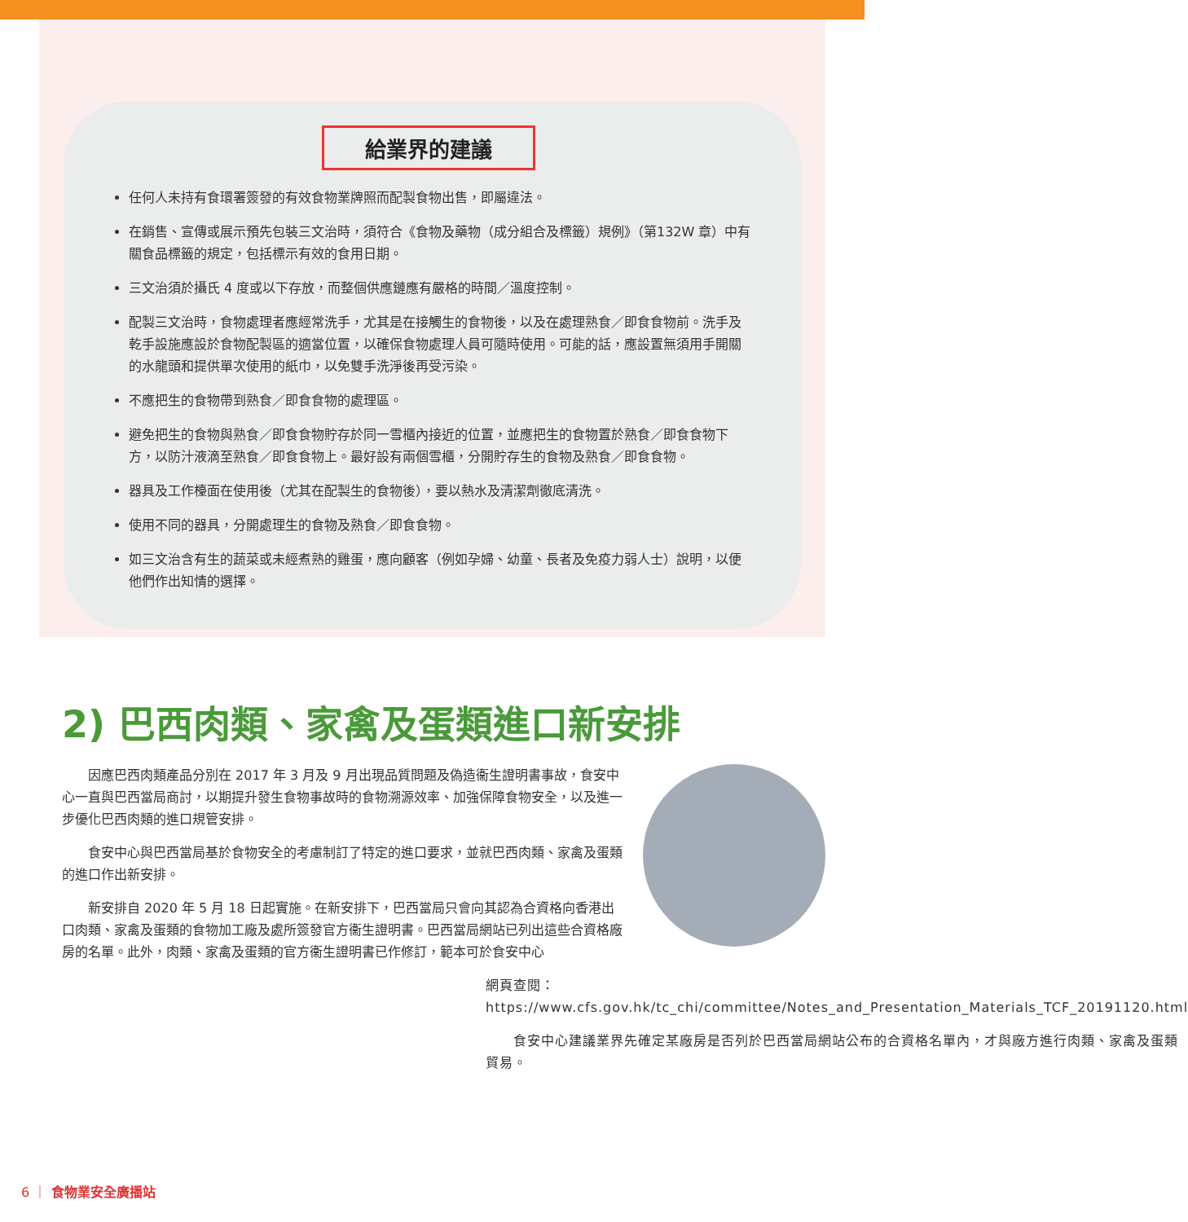給業界的建議
任何人未持有食環署簽發的有效食物業牌照而配製食物出售，即屬違法。
在銷售、宣傳或展示預先包裝三文治時，須符合《食物及藥物（成分組合及標籤）規例》（第132W 章）中有關食品標籤的規定，包括標示有效的食用日期。
三文治須於攝氏 4 度或以下存放，而整個供應鏈應有嚴格的時間／溫度控制。
配製三文治時，食物處理者應經常洗手，尤其是在接觸生的食物後，以及在處理熟食／即食食物前。洗手及乾手設施應設於食物配製區的適當位置，以確保食物處理人員可隨時使用。可能的話，應設置無須用手開關的水龍頭和提供單次使用的紙巾，以免雙手洗淨後再受污染。
不應把生的食物帶到熟食／即食食物的處理區。
避免把生的食物與熟食／即食食物貯存於同一雪櫃內接近的位置，並應把生的食物置於熟食／即食食物下方，以防汁液滴至熟食／即食食物上。最好設有兩個雪櫃，分開貯存生的食物及熟食／即食食物。
器具及工作檯面在使用後（尤其在配製生的食物後），要以熱水及清潔劑徹底清洗。
使用不同的器具，分開處理生的食物及熟食／即食食物。
如三文治含有生的蔬菜或未經煮熟的雞蛋，應向顧客（例如孕婦、幼童、長者及免疫力弱人士）說明，以便他們作出知情的選擇。
2) 巴西肉類、家禽及蛋類進口新安排
因應巴西肉類產品分別在 2017 年 3 月及 9 月出現品質問題及偽造衞生證明書事故，食安中心一直與巴西當局商討，以期提升發生食物事故時的食物溯源效率、加強保障食物安全，以及進一步優化巴西肉類的進口規管安排。
食安中心與巴西當局基於食物安全的考慮制訂了特定的進口要求，並就巴西肉類、家禽及蛋類的進口作出新安排。
新安排自 2020 年 5 月 18 日起實施。在新安排下，巴西當局只會向其認為合資格向香港出口肉類、家禽及蛋類的食物加工廠及處所簽發官方衞生證明書。巴西當局網站已列出這些合資格廠房的名單。此外，肉類、家禽及蛋類的官方衞生證明書已作修訂，範本可於食安中心
網頁查閱：
https://www.cfs.gov.hk/tc_chi/committee/Notes_and_Presentation_Materials_TCF_20191120.html
　　食安中心建議業界先確定某廠房是否列於巴西當局網站公布的合資格名單內，才與廠方進行肉類、家禽及蛋類貿易。
6 ｜ 食物業安全廣播站